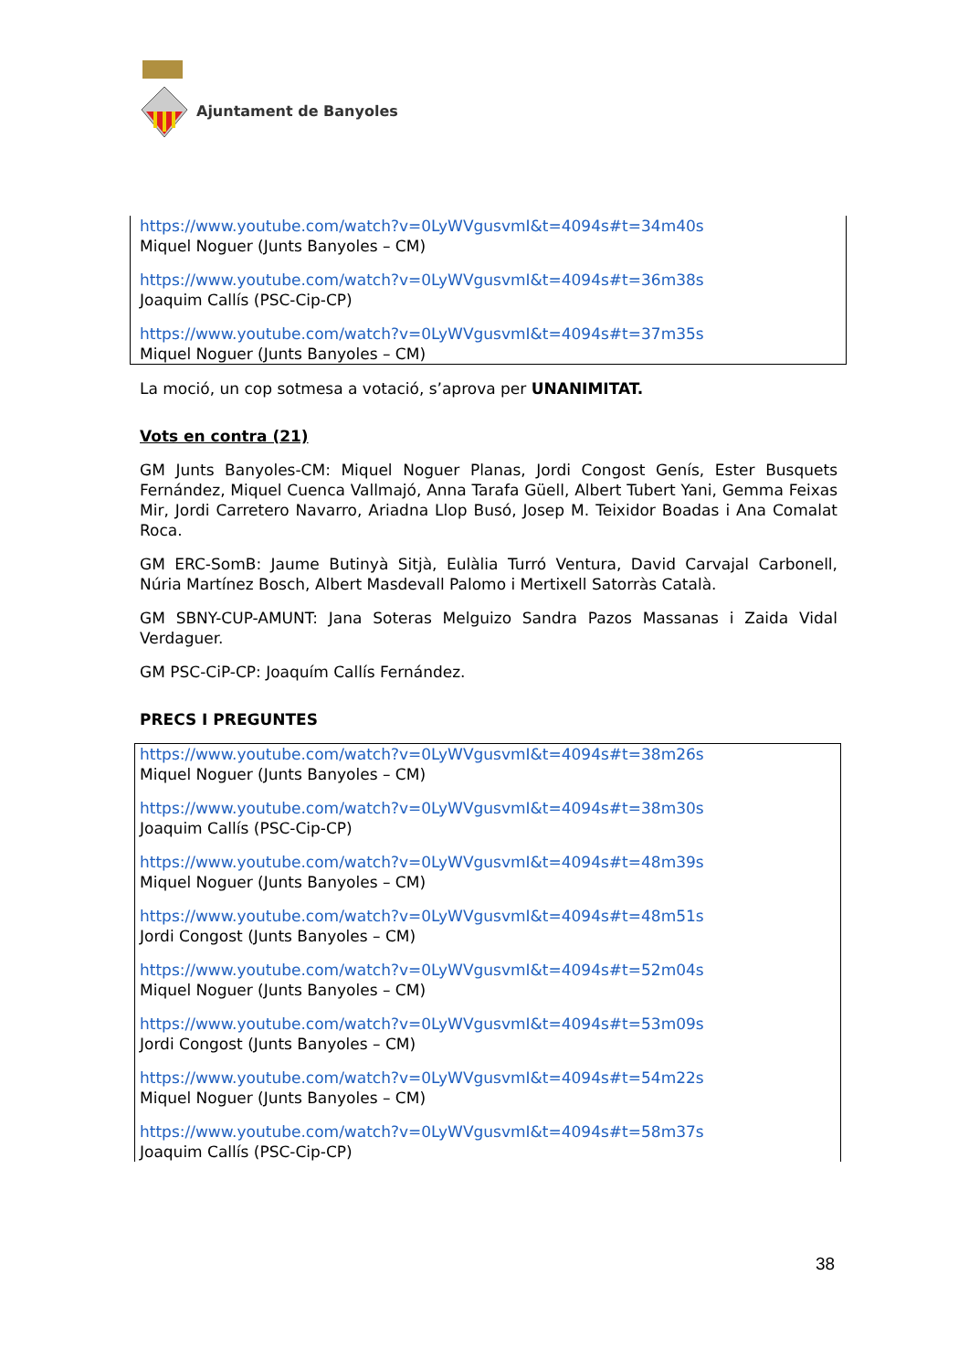Ajuntament de Banyoles
https://www.youtube.com/watch?v=0LyWVgusvmI&t=4094s#t=34m40s
Miquel Noguer (Junts Banyoles – CM)
https://www.youtube.com/watch?v=0LyWVgusvmI&t=4094s#t=36m38s
Joaquim Callís (PSC-Cip-CP)
https://www.youtube.com/watch?v=0LyWVgusvmI&t=4094s#t=37m35s
Miquel Noguer (Junts Banyoles – CM)
La moció, un cop sotmesa a votació, s’aprova per UNANIMITAT.
Vots en contra (21)
GM Junts Banyoles-CM: Miquel Noguer Planas, Jordi Congost Genís, Ester Busquets Fernández, Miquel Cuenca Vallmajó, Anna Tarafa Güell, Albert Tubert Yani, Gemma Feixas Mir, Jordi Carretero Navarro, Ariadna Llop Busó, Josep M. Teixidor Boadas i Ana Comalat Roca.
GM ERC-SomB: Jaume Butinyà Sitjà, Eulàlia Turró Ventura, David Carvajal Carbonell, Núria Martínez Bosch, Albert Masdevall Palomo i Mertixell Satorràs Català.
GM SBNY-CUP-AMUNT: Jana Soteras Melguizo Sandra Pazos Massanas i Zaida Vidal Verdaguer.
GM PSC-CiP-CP: Joaquím Callís Fernández.
PRECS I PREGUNTES
https://www.youtube.com/watch?v=0LyWVgusvmI&t=4094s#t=38m26s
Miquel Noguer (Junts Banyoles – CM)
https://www.youtube.com/watch?v=0LyWVgusvmI&t=4094s#t=38m30s
Joaquim Callís (PSC-Cip-CP)
https://www.youtube.com/watch?v=0LyWVgusvmI&t=4094s#t=48m39s
Miquel Noguer (Junts Banyoles – CM)
https://www.youtube.com/watch?v=0LyWVgusvmI&t=4094s#t=48m51s
Jordi Congost (Junts Banyoles – CM)
https://www.youtube.com/watch?v=0LyWVgusvmI&t=4094s#t=52m04s
Miquel Noguer (Junts Banyoles – CM)
https://www.youtube.com/watch?v=0LyWVgusvmI&t=4094s#t=53m09s
Jordi Congost (Junts Banyoles – CM)
https://www.youtube.com/watch?v=0LyWVgusvmI&t=4094s#t=54m22s
Miquel Noguer (Junts Banyoles – CM)
https://www.youtube.com/watch?v=0LyWVgusvmI&t=4094s#t=58m37s
Joaquim Callís (PSC-Cip-CP)
38